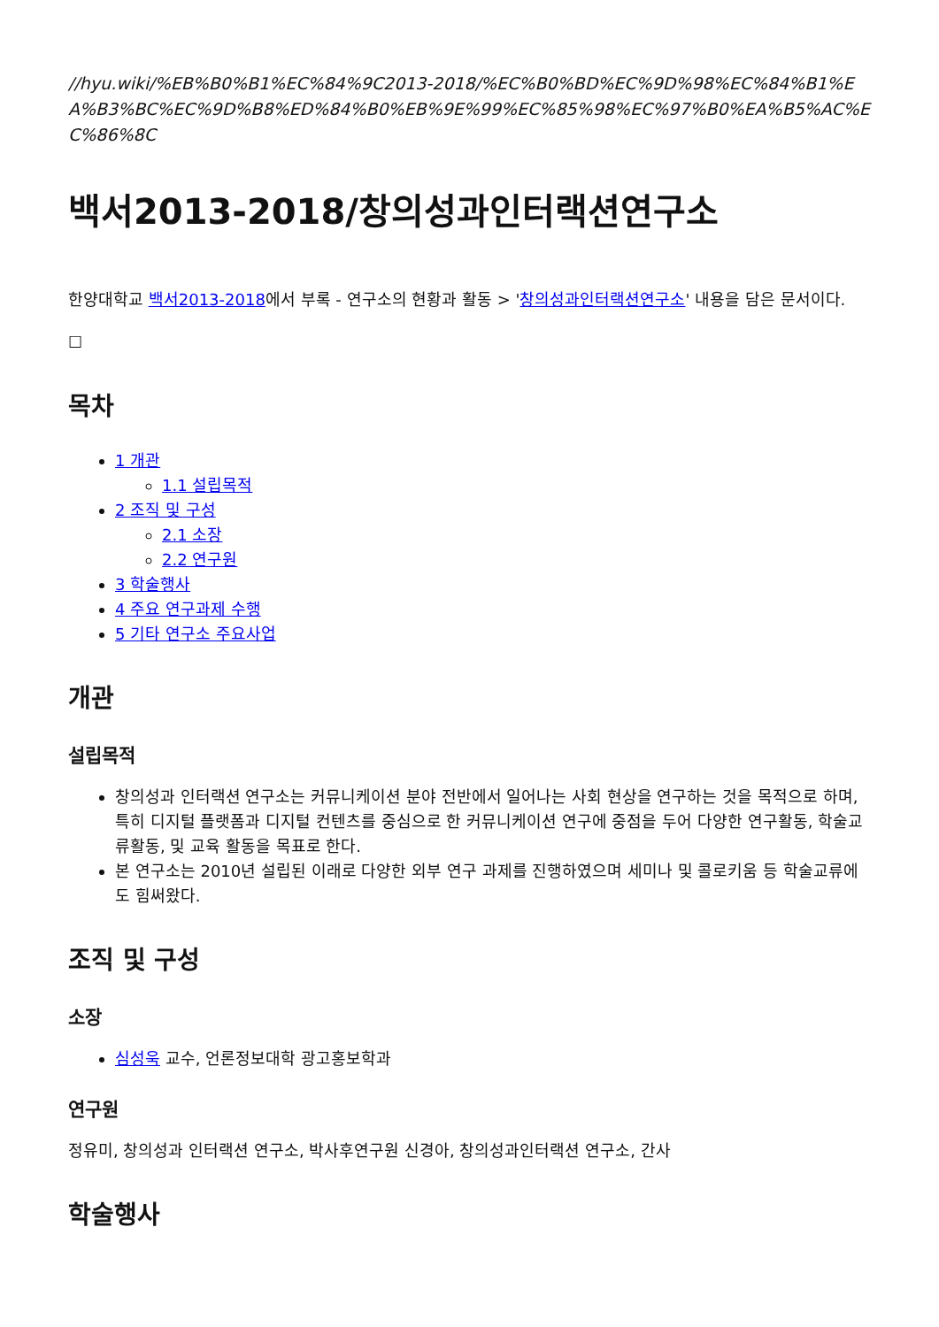//hyu.wiki/%EB%B0%B1%EC%84%9C2013-2018/%EC%B0%BD%EC%9D%98%EC%84%B1%EA%B3%BC%EC%9D%B8%ED%84%B0%EB%9E%99%EC%85%98%EC%97%B0%EA%B5%AC%EC%86%8C
백서2013-2018/창의성과인터랙션연구소
한양대학교 백서2013-2018에서 부록 - 연구소의 현황과 활동 > '창의성과인터랙션연구소' 내용을 담은 문서이다.
☐
목차
1 개관
1.1 설립목적
2 조직 및 구성
2.1 소장
2.2 연구원
3 학술행사
4 주요 연구과제 수행
5 기타 연구소 주요사업
개관
설립목적
창의성과 인터랙션 연구소는 커뮤니케이션 분야 전반에서 일어나는 사회 현상을 연구하는 것을 목적으로 하며, 특히 디지털 플랫폼과 디지털 컨텐츠를 중심으로 한 커뮤니케이션 연구에 중점을 두어 다양한 연구활동, 학술교류활동, 및 교육 활동을 목표로 한다.
본 연구소는 2010년 설립된 이래로 다양한 외부 연구 과제를 진행하였으며 세미나 및 콜로키움 등 학술교류에도 힘써왔다.
조직 및 구성
소장
심성욱 교수, 언론정보대학 광고홍보학과
연구원
정유미, 창의성과 인터랙션 연구소, 박사후연구원 신경아, 창의성과인터랙션 연구소, 간사
학술행사